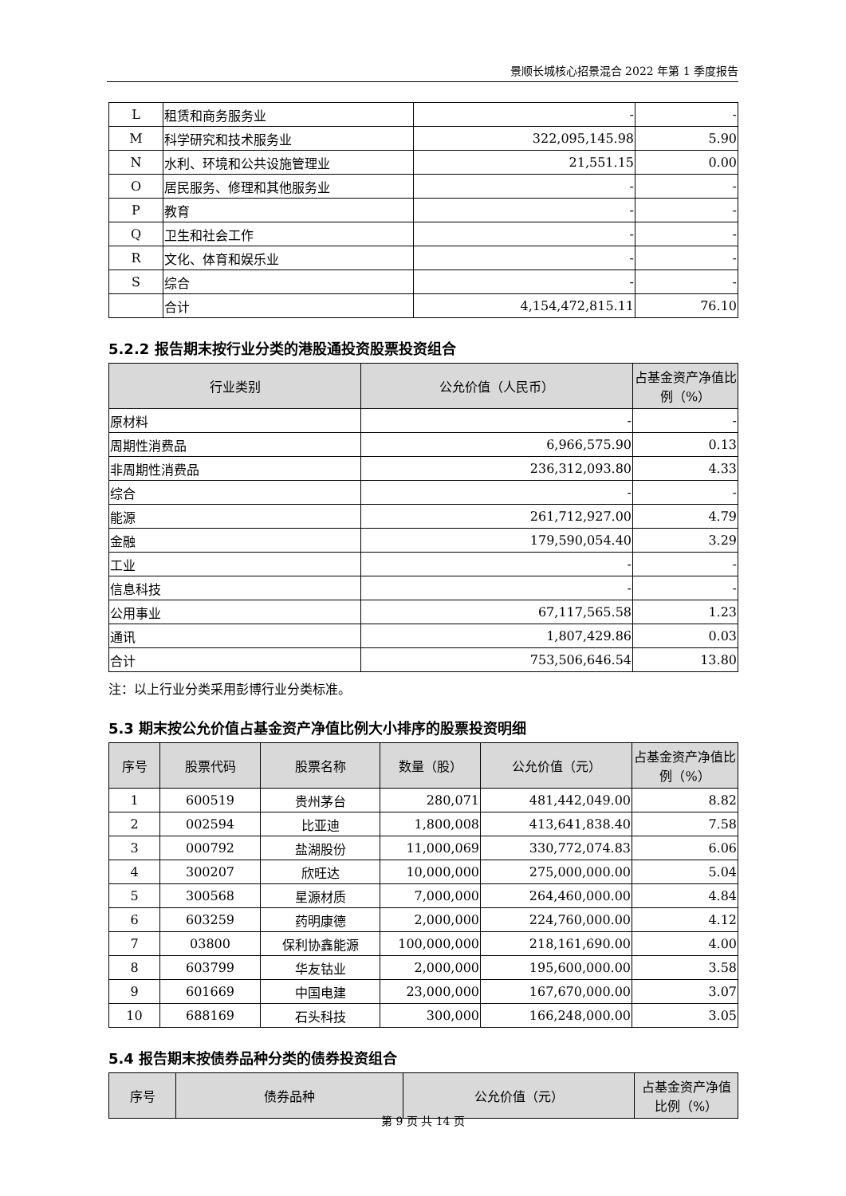景顺长城核心招景混合 2022 年第 1 季度报告
| L | 租赁和商务服务业 | - | - |
| M | 科学研究和技术服务业 | 322,095,145.98 | 5.90 |
| N | 水利、环境和公共设施管理业 | 21,551.15 | 0.00 |
| O | 居民服务、修理和其他服务业 | - | - |
| P | 教育 | - | - |
| Q | 卫生和社会工作 | - | - |
| R | 文化、体育和娱乐业 | - | - |
| S | 综合 | - | - |
| | 合计 | 4,154,472,815.11 | 76.10 |
5.2.2 报告期末按行业分类的港股通投资股票投资组合
| 行业类别 | 公允价值（人民币） | 占基金资产净值比例（%） |
| --- | --- | --- |
| 原材料 | - | - |
| 周期性消费品 | 6,966,575.90 | 0.13 |
| 非周期性消费品 | 236,312,093.80 | 4.33 |
| 综合 | - | - |
| 能源 | 261,712,927.00 | 4.79 |
| 金融 | 179,590,054.40 | 3.29 |
| 工业 | - | - |
| 信息科技 | - | - |
| 公用事业 | 67,117,565.58 | 1.23 |
| 通讯 | 1,807,429.86 | 0.03 |
| 合计 | 753,506,646.54 | 13.80 |
注：以上行业分类采用彭博行业分类标准。
5.3 期末按公允价值占基金资产净值比例大小排序的股票投资明细
| 序号 | 股票代码 | 股票名称 | 数量（股） | 公允价值（元） | 占基金资产净值比例（%） |
| --- | --- | --- | --- | --- | --- |
| 1 | 600519 | 贵州茅台 | 280,071 | 481,442,049.00 | 8.82 |
| 2 | 002594 | 比亚迪 | 1,800,008 | 413,641,838.40 | 7.58 |
| 3 | 000792 | 盐湖股份 | 11,000,069 | 330,772,074.83 | 6.06 |
| 4 | 300207 | 欣旺达 | 10,000,000 | 275,000,000.00 | 5.04 |
| 5 | 300568 | 星源材质 | 7,000,000 | 264,460,000.00 | 4.84 |
| 6 | 603259 | 药明康德 | 2,000,000 | 224,760,000.00 | 4.12 |
| 7 | 03800 | 保利协鑫能源 | 100,000,000 | 218,161,690.00 | 4.00 |
| 8 | 603799 | 华友钴业 | 2,000,000 | 195,600,000.00 | 3.58 |
| 9 | 601669 | 中国电建 | 23,000,000 | 167,670,000.00 | 3.07 |
| 10 | 688169 | 石头科技 | 300,000 | 166,248,000.00 | 3.05 |
5.4 报告期末按债券品种分类的债券投资组合
| 序号 | 债券品种 | 公允价值（元） | 占基金资产净值比例（%） |
| --- | --- | --- | --- |
第 9 页 共 14 页